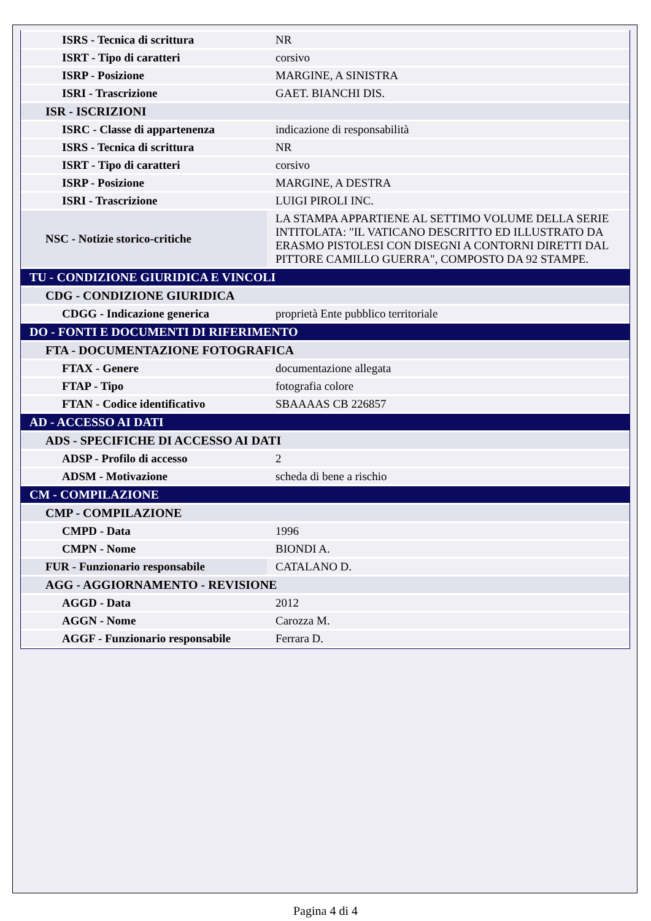| ISRS - Tecnica di scrittura | NR |
| ISRT - Tipo di caratteri | corsivo |
| ISRP - Posizione | MARGINE, A SINISTRA |
| ISRI - Trascrizione | GAET. BIANCHI DIS. |
| ISR - ISCRIZIONI | |
| ISRC - Classe di appartenenza | indicazione di responsabilità |
| ISRS - Tecnica di scrittura | NR |
| ISRT - Tipo di caratteri | corsivo |
| ISRP - Posizione | MARGINE, A DESTRA |
| ISRI - Trascrizione | LUIGI PIROLI INC. |
| NSC - Notizie storico-critiche | LA STAMPA APPARTIENE AL SETTIMO VOLUME DELLA SERIE INTITOLATA: "IL VATICANO DESCRITTO ED ILLUSTRATO DA ERASMO PISTOLESI CON DISEGNI A CONTORNI DIRETTI DAL PITTORE CAMILLO GUERRA", COMPOSTO DA 92 STAMPE. |
| TU - CONDIZIONE GIURIDICA E VINCOLI | |
| CDG - CONDIZIONE GIURIDICA | |
| CDGG - Indicazione generica | proprietà Ente pubblico territoriale |
| DO - FONTI E DOCUMENTI DI RIFERIMENTO | |
| FTA - DOCUMENTAZIONE FOTOGRAFICA | |
| FTAX - Genere | documentazione allegata |
| FTAP - Tipo | fotografia colore |
| FTAN - Codice identificativo | SBAAAAS CB 226857 |
| AD - ACCESSO AI DATI | |
| ADS - SPECIFICHE DI ACCESSO AI DATI | |
| ADSP - Profilo di accesso | 2 |
| ADSM - Motivazione | scheda di bene a rischio |
| CM - COMPILAZIONE | |
| CMP - COMPILAZIONE | |
| CMPD - Data | 1996 |
| CMPN - Nome | BIONDI A. |
| FUR - Funzionario responsabile | CATALANO D. |
| AGG - AGGIORNAMENTO - REVISIONE | |
| AGGD - Data | 2012 |
| AGGN - Nome | Carozza M. |
| AGGF - Funzionario responsabile | Ferrara D. |
Pagina 4 di 4